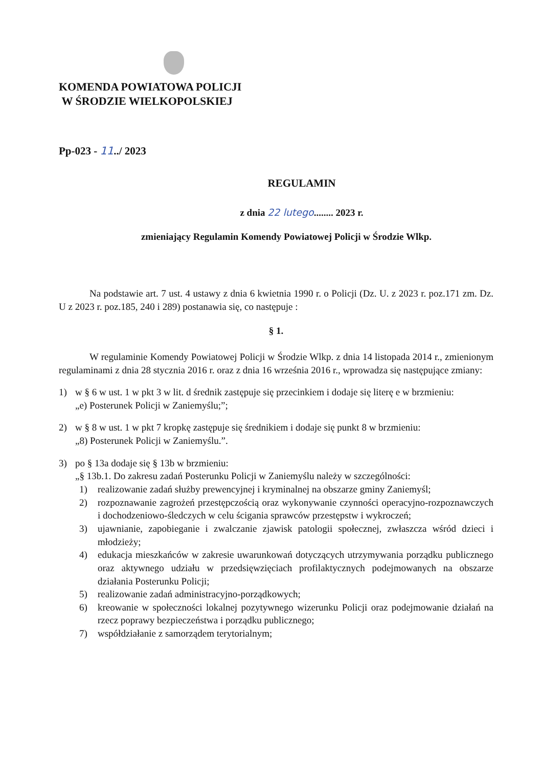KOMENDA POWIATOWA POLICJI
W ŚRODZIE WIELKOPOLSKIEJ
Pp-023 - 11../ 2023
REGULAMIN
z dnia 22 lutego........ 2023 r.
zmieniający Regulamin Komendy Powiatowej Policji w Środzie Wlkp.
Na podstawie art. 7 ust. 4 ustawy z dnia 6 kwietnia 1990 r. o Policji (Dz. U. z 2023 r. poz.171 zm. Dz. U z 2023 r. poz.185, 240 i 289) postanawia się, co następuje :
§ 1.
W regulaminie Komendy Powiatowej Policji w Środzie Wlkp. z dnia 14 listopada 2014 r., zmienionym regulaminami z dnia 28 stycznia 2016 r. oraz z dnia 16 września 2016 r., wprowadza się następujące zmiany:
1) w § 6 w ust. 1 w pkt 3 w lit. d średnik zastępuje się przecinkiem i dodaje się literę e w brzmieniu:
„e) Posterunek Policji w Zaniemyślu;”;
2) w § 8 w ust. 1 w pkt 7 kropkę zastępuje się średnikiem i dodaje się punkt 8 w brzmieniu:
„8) Posterunek Policji w Zaniemyślu.”.
3) po § 13a dodaje się § 13b w brzmieniu:
„§ 13b.1. Do zakresu zadań Posterunku Policji w Zaniemyślu należy w szczególności:
1) realizowanie zadań służby prewencyjnej i kryminalnej na obszarze gminy Zaniemyśl;
2) rozpoznawanie zagrożeń przestępczością oraz wykonywanie czynności operacyjno-rozpoznawczych i dochodzeniowo-śledczych w celu ścigania sprawców przestępstw i wykroczeń;
3) ujawnianie, zapobieganie i zwalczanie zjawisk patologii społecznej, zwłaszcza wśród dzieci i młodzieży;
4) edukacja mieszkańców w zakresie uwarunkowań dotyczących utrzymywania porządku publicznego oraz aktywnego udziału w przedsięwzięciach profilaktycznych podejmowanych na obszarze działania Posterunku Policji;
5) realizowanie zadań administracyjno-porządkowych;
6) kreowanie w społeczności lokalnej pozytywnego wizerunku Policji oraz podejmowanie działań na rzecz poprawy bezpieczeństwa i porządku publicznego;
7) współdziałanie z samorządem terytorialnym;